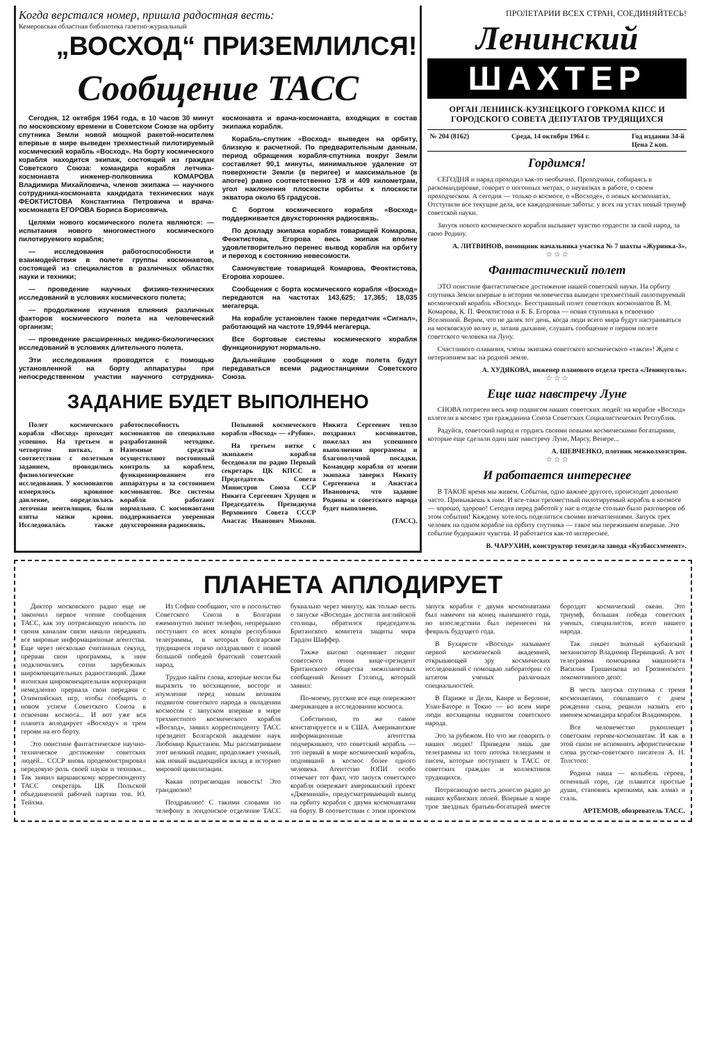Когда верстался номер, пришла радостная весть:
Кемеровская областная библиотека газетно-журнальный
„ВОСХОД“ ПРИЗЕМЛИЛСЯ!
Сообщение ТАСС
Сегодня, 12 октября 1964 года, в 10 часов 30 минут по московскому времени в Советском Союзе на орбиту спутника Земли новой мощной ракетой-носителем впервые в мире выведен трехместный пилотируемый космический корабль «Восход». На борту космического корабля находится экипаж, состоящий из граждан Советского Союза: командира корабля летчика-космонавта инженер-полковника КОМАРОВА Владимира Михайловича, членов экипажа — научного сотрудника-космонавта кандидата технических наук ФЕОКТИСТОВА Константина Петровича и врача-космонавта ЕГОРОВА Бориса Борисовича.
Целями нового космического полета являются: — испытания нового многоместного космического пилотируемого корабля;
— исследования работоспособности и взаимодействия в полете группы космонавтов, состоящей из специалистов в различных областях науки и техники;
— проведение научных физико-технических исследований в условиях космического полета;
— продолжение изучения влияния различных факторов космического полета на человеческий организм;
— проведение расширенных медико-биологических исследований в условиях длительного полета.
Эти исследования проводятся с помощью установленной на борту аппаратуры при непосредственном участии научного сотрудника-космонавта и врача-космонавта, входящих в состав экипажа корабля.
Корабль-спутник «Восход» выведен на орбиту, близкую к расчетной. По предварительным данным, период обращения корабля-спутника вокруг Земли составляет 90,1 минуты, минимальное удаление от поверхности Земли (в перигее) и максимальное (в апогее) равно соответственно 178 и 409 километрам, угол наклонения плоскости орбиты к плоскости экватора около 65 градусов.
С бортом космического корабля «Восход» поддерживается двухсторонняя радиосвязь.
По докладу экипажа корабля товарищей Комарова, Феоктистова, Егорова весь экипаж вполне удовлетворительно перенес вывод корабля на орбиту и переход к состоянию невесомости.
Самочувствие товарищей Комарова, Феоктистова, Егорова хорошее.
Сообщения с борта космического корабля «Восход» передаются на частотах 143,625; 17,365; 18,035 мегагерца.
На корабле установлен также передатчик «Сигнал», работающий на частоте 19,9944 мегагерца.
Все бортовые системы космического корабля функционируют нормально.
Дальнейшие сообщения о ходе полета будут передаваться всеми радиостанциями Советского Союза.
ЗАДАНИЕ БУДЕТ ВЫПОЛНЕНО
Полет космического корабля «Восход» проходит успешно. На третьем и четвертом витках, в соответствии с полетным заданием, проводились физиологические исследования. У космонавтов измерялось кровяное давление, определялась легочная вентиляция, были взяты мазки крови. Исследовалась также работоспособность космонавтов по специально разработанной методике. Наземные средства осуществляют постоянный контроль за кораблем, функционированием его аппаратуры и за состоянием космонавтов. Все системы корабля работают нормально. С космонавтами поддерживается уверенная двухсторонняя радиосвязь.
Позывной космического корабля «Восход» — «Рубин».
На третьем витке с экипажем корабля беседовали по радио Первый секретарь ЦК КПСС и Председатель Совета Министров Союза ССР Никита Сергеевич Хрущев и Председатель Президиума Верховного Совета СССР Анастас Иванович Микоян. Никита Сергеевич тепло поздравил космонавтов, пожелал им успешного выполнения программы и благополучной посадки. Командир корабля от имени экипажа заверил Никиту Сергеевича и Анастаса Ивановича, что задание Родины и советского народа будет выполнено.
(ТАСС).
ПРОЛЕТАРИИ ВСЕХ СТРАН, СОЕДИНЯЙТЕСЬ!
Ленинский
ШАХТЕР
ОРГАН ЛЕНИНСК-КУЗНЕЦКОГО ГОРКОМА КПСС И ГОРОДСКОГО СОВЕТА ДЕПУТАТОВ ТРУДЯЩИХСЯ
№ 204 (8162) Среда, 14 октября 1964 г. Год издания 34-й
Цена 2 коп.
Гордимся!
СЕГОДНЯ и наряд проходил как-то необычно. Проходчики, собираясь в раскомандировке, говорят о погонных метрах, о неувязках в работе, о своем проходческом. А сегодня — только о космосе, о «Восходе», о новых космонавтах. Отступили все текущие дела, все каждодневные заботы: у всех на устах новый триумф советской науки.
Запуск нового космического корабля вызывает чувство гордости за свой народ, за свою Родину.
А. ЛИТВИНОВ, помощник начальника участка № 7 шахты «Журинка-3».
☆ ☆ ☆
Фантастический полет
ЭТО поистине фантастическое достижение нашей советской науки. На орбиту спутника Земли впервые в истории человечества выведен трехместный пилотируемый космический корабль «Восход». Бесстрашный полет советских космонавтов В. М. Комарова, К. П. Феоктистова и Б. Б. Егорова — новая ступенька к освоению Вселенной. Верим, что не далек тот день, когда люди всего мира будут настраиваться на московскую волну и, затаив дыхание, слушать сообщение о первом полете советского человека на Луну.
Счастливого плавания, члены экипажа советского космического «такси»! Ждем с нетерпением вас на родной земле.
А. ХУДЯКОВА, инженер планового отдела треста «Ленинуголь».
☆ ☆ ☆
Еще шаг навстречу Луне
СНОВА потрясен весь мир подвигом наших советских людей: на корабле «Восход» взлетели в космос три гражданина Союза Советских Социалистических Республик.
Радуйся, советский народ и гордись своими новыми космическими богатырями, которые еще сделали один шаг навстречу Луне, Марсу, Венере...
А. ШЕВЧЕНКО, плотник межколхозстроя.
☆ ☆ ☆
И работается интереснее
В ТАКОЕ время мы живем. События, одно важнее другого, происходят довольно часто. Привыкаешь к ним. И все-таки трехместный пилотируемый корабль в космосе — хорошо, здорово! Сегодня перед работой у нас в отделе столько было разговоров об этом событии! Каждому хотелось поделиться своими впечатлениями. Запуск трех человек на одном корабле на орбиту спутника — такое мы переживаем впервые. Это событие будоражит чувства. И работается как-то интереснее.
В. ЧАРУХИН, конструктор техотдела завода «Кузбассэлемент».
ПЛАНЕТА АПЛОДИРУЕТ
Диктор московского радио еще не закончил первое чтение сообщения ТАСС, как эту потрясающую новость по своим каналам связи начали передавать все мировые информационные агентства. Еще через несколько считанных секунд, прервав свои программы, к ним подключились сотни зарубежных широковещательных радиостанций. Даже японская широковещательная корпорация немедленно прервала свои передачи с Олимпийских игр, чтобы сообщить о новом успехе Советского Союза в освоении космоса... И вот уже вся планета аплодирует «Восходу» и трем героям на его борту.
Это поистине фантастическое научно-техническое достижение советских людей... СССР вновь продемонстрировал передовую роль своей науки и техники... Так заявил варшавскому корреспонденту ТАСС секретарь ЦК Польской объединенной рабочей партии тов. Ю. Тейхма.
Из Софии сообщают, что в посольство Советского Союза в Болгарии ежеминутно звонит телефон, непрерывно поступают со всех концов республики телеграммы, в которых болгарские трудящиеся горячо поздравляют с новой большой победой братский советский народ.
Трудно найти слова, которые могли бы выразить то восхищение, восторг и изумление перед новым великим подвигом советского народа в овладении космосом с запуском впервые в мире трехместного космического корабля «Восход», заявил корреспонденту ТАСС президент Болгарской академии наук Любомир Крыстанов. Мы рассматриваем этот великий подвиг, продолжает ученый, как новый выдающийся вклад в историю мировой цивилизации.
Какая потрясающая новость! Это грандиозно!
Поздравляю! С такими словами по телефону в лондонское отделение ТАСС буквально через минуту, как только весть о запуске «Восхода» достигла английской столицы, обратился председатель Британского комитета защиты мира Гардон Шаффер.
Также высоко оценивает подвиг советского гения вице-президент Британского общества межпланетных сообщений Кеннет Гэтленд, который заявил:
По-моему, русские все еще опережают американцев в исследовании космоса.
Собственно, то же самое констатируется и в США. Американские информационные агентства подчеркивают, что советский корабль — это первый в мире космический корабль, поднявший в космос более одного человека. Агентство ЮПИ особо отмечает тот факт, что запуск советского корабля опережает американский проект «Джеминай», предусматривающий вывод на орбиту корабля с двумя космонавтами на борту. В соответствии с этим проектом запуск корабля с двумя космонавтами был намечен на конец нынешнего года, но впоследствии был перенесен на февраль будущего года.
В Бухаресте «Восход» называют первой космической академией, открывающей эру космических исследований с помощью лаборатории со штатом ученых различных специальностей.
В Париже и Дели, Каире и Берлине, Улан-Баторе и Токио — во всем мире люди восхищены подвигом советского народа.
Это за рубежом. Но что же говорить о наших людях! Приведем лишь две телеграммы из того потока телеграмм и писем, которые поступают в ТАСС от советских граждан и коллективов трудящихся.
Потрясающую весть донесло радио до наших кубанских полей. Впервые в мире трое звездных братьев-богатырей вместе бороздят космический океан. Это триумф, большая победа советских ученых, специалистов, всего нашего народа.
Так пишет знатный кубанский механизатор Владимир Первицкий. А вот телеграмма помощника машиниста Василия Гришенкова из Грозненского локомотивного депо:
В честь запуска спутника с тремя космонавтами, совпавшего с днем рождения сына, решили назвать его именем командира корабля Владимиром.
Все человечество рукоплещет советским героям-космонавтам. И как в этой связи не вспомнить афористические слова русско-советского писателя А. Н. Толстого:
Родина наша — колыбель героев, огненный горн, где плавятся простые души, становясь крепкими, как алмаз и сталь.
АРТЕМОВ, обозреватель ТАСС.